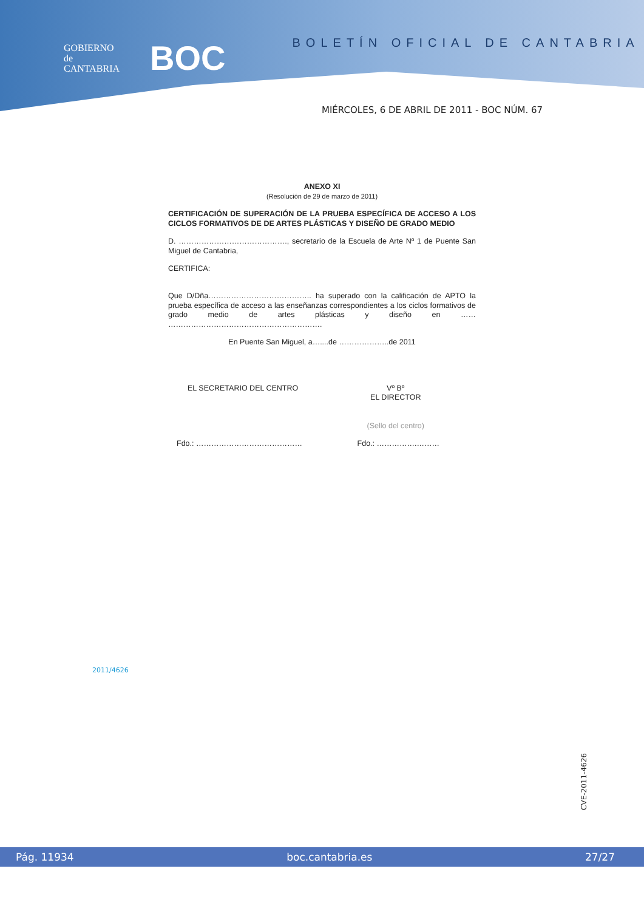GOBIERNO
de
CANTABRIA
BOC
BOLETÍN OFICIAL DE CANTABRIA
MIÉRCOLES, 6 DE ABRIL DE 2011 - BOC NÚM. 67
ANEXO XI
(Resolución de 29 de marzo de 2011)
CERTIFICACIÓN DE SUPERACIÓN DE LA PRUEBA ESPECÍFICA DE ACCESO A LOS CICLOS FORMATIVOS DE DE ARTES PLÁSTICAS Y DISEÑO DE GRADO MEDIO
D. ……………………………………., secretario de la Escuela de Arte Nº 1 de Puente San Miguel de Cantabria,
CERTIFICA:
Que D/Dña………………………………….. ha superado con la calificación de APTO la prueba específica de acceso a las enseñanzas correspondientes a los ciclos formativos de grado medio de artes plásticas y diseño en …… …………………………………………………….
En Puente San Miguel, a…....de ………………..de 2011
EL SECRETARIO DEL CENTRO Vº Bº
EL DIRECTOR
(Sello del centro)
Fdo.: …………………………………… Fdo.: …………….………
2011/4626
CVE-2011-4626
Pág. 11934 boc.cantabria.es 27/27